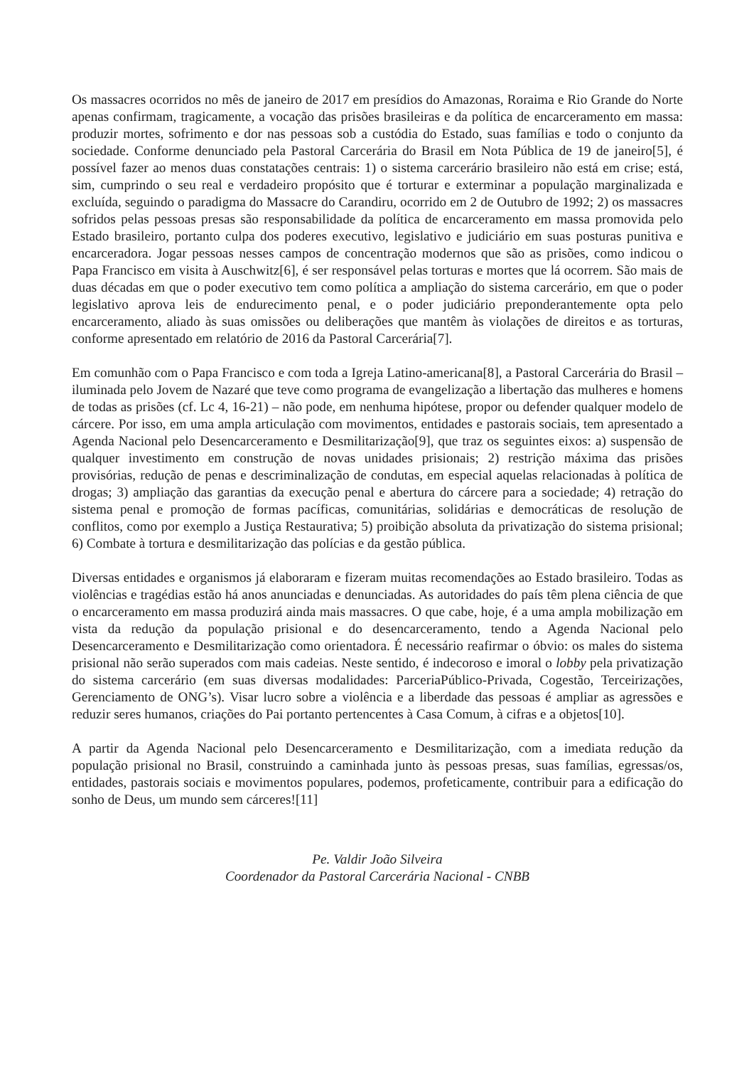Os massacres ocorridos no mês de janeiro de 2017 em presídios do Amazonas, Roraima e Rio Grande do Norte apenas confirmam, tragicamente, a vocação das prisões brasileiras e da política de encarceramento em massa: produzir mortes, sofrimento e dor nas pessoas sob a custódia do Estado, suas famílias e todo o conjunto da sociedade. Conforme denunciado pela Pastoral Carcerária do Brasil em Nota Pública de 19 de janeiro[5], é possível fazer ao menos duas constatações centrais: 1) o sistema carcerário brasileiro não está em crise; está, sim, cumprindo o seu real e verdadeiro propósito que é torturar e exterminar a população marginalizada e excluída, seguindo o paradigma do Massacre do Carandiru, ocorrido em 2 de Outubro de 1992; 2) os massacres sofridos pelas pessoas presas são responsabilidade da política de encarceramento em massa promovida pelo Estado brasileiro, portanto culpa dos poderes executivo, legislativo e judiciário em suas posturas punitiva e encarceradora. Jogar pessoas nesses campos de concentração modernos que são as prisões, como indicou o Papa Francisco em visita à Auschwitz[6], é ser responsável pelas torturas e mortes que lá ocorrem. São mais de duas décadas em que o poder executivo tem como política a ampliação do sistema carcerário, em que o poder legislativo aprova leis de endurecimento penal, e o poder judiciário preponderantemente opta pelo encarceramento, aliado às suas omissões ou deliberações que mantêm às violações de direitos e as torturas, conforme apresentado em relatório de 2016 da Pastoral Carcerária[7].
Em comunhão com o Papa Francisco e com toda a Igreja Latino-americana[8], a Pastoral Carcerária do Brasil – iluminada pelo Jovem de Nazaré que teve como programa de evangelização a libertação das mulheres e homens de todas as prisões (cf. Lc 4, 16-21) – não pode, em nenhuma hipótese, propor ou defender qualquer modelo de cárcere. Por isso, em uma ampla articulação com movimentos, entidades e pastorais sociais, tem apresentado a Agenda Nacional pelo Desencarceramento e Desmilitarização[9], que traz os seguintes eixos: a) suspensão de qualquer investimento em construção de novas unidades prisionais; 2) restrição máxima das prisões provisórias, redução de penas e descriminalização de condutas, em especial aquelas relacionadas à política de drogas; 3) ampliação das garantias da execução penal e abertura do cárcere para a sociedade; 4) retração do sistema penal e promoção de formas pacíficas, comunitárias, solidárias e democráticas de resolução de conflitos, como por exemplo a Justiça Restaurativa; 5) proibição absoluta da privatização do sistema prisional; 6) Combate à tortura e desmilitarização das polícias e da gestão pública.
Diversas entidades e organismos já elaboraram e fizeram muitas recomendações ao Estado brasileiro. Todas as violências e tragédias estão há anos anunciadas e denunciadas. As autoridades do país têm plena ciência de que o encarceramento em massa produzirá ainda mais massacres. O que cabe, hoje, é a uma ampla mobilização em vista da redução da população prisional e do desencarceramento, tendo a Agenda Nacional pelo Desencarceramento e Desmilitarização como orientadora. É necessário reafirmar o óbvio: os males do sistema prisional não serão superados com mais cadeias. Neste sentido, é indecoroso e imoral o lobby pela privatização do sistema carcerário (em suas diversas modalidades: ParceriaPúblico-Privada, Cogestão, Terceirizações, Gerenciamento de ONG’s). Visar lucro sobre a violência e a liberdade das pessoas é ampliar as agressões e reduzir seres humanos, criações do Pai portanto pertencentes à Casa Comum, à cifras e a objetos[10].
A partir da Agenda Nacional pelo Desencarceramento e Desmilitarização, com a imediata redução da população prisional no Brasil, construindo a caminhada junto às pessoas presas, suas famílias, egressas/os, entidades, pastorais sociais e movimentos populares, podemos, profeticamente, contribuir para a edificação do sonho de Deus, um mundo sem cárceres![11]
Pe. Valdir João Silveira
Coordenador da Pastoral Carcerária Nacional - CNBB